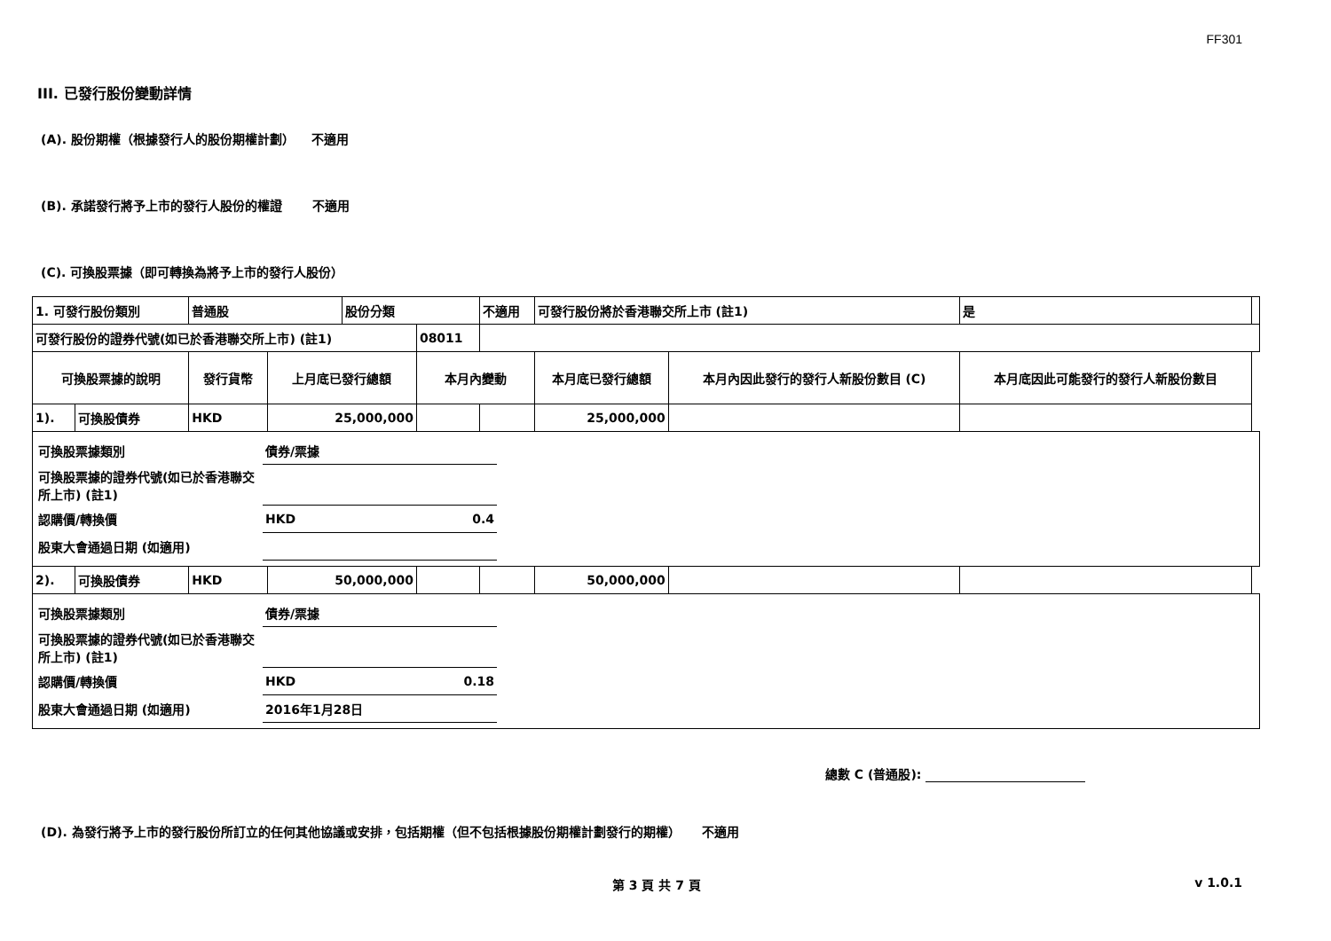FF301
III. 已發行股份變動詳情
(A). 股份期權（根據發行人的股份期權計劃） 不適用
(B). 承諾發行將予上市的發行人股份的權證 不適用
(C). 可換股票據（即可轉換為將予上市的發行人股份）
| 1. 可發行股份類別 | | 普通股 | | 股份分類 | | 不適用 | 可發行股份將於香港聯交所上市 (註1) | | 是 | |
| 可發行股份的證券代號(如已於香港聯交所上市) (註1) | | | | | 08011 | | | | | |
| 可換股票據的說明 | | 發行貨幣 | 上月底已發行總額 | | 本月內變動 | | 本月底已發行總額 | 本月內因此發行的發行人新股份數目 (C) | 本月底因此可能發行的發行人新股份數目 | |
| 1). | 可換股債券 | HKD | 25,000,000 | | | | 25,000,000 | | | |
| / 可換股票據類別 / 債券/票據 / / / 可換股票據的證券代號(如已於香港聯交所上市) (註1) / / / / 認購價/轉換價 / HKD / 0.4 / / 股東大會通過日期 (如適用) / / / | | | | | | | | | | |
| 2). | 可換股債券 | HKD | 50,000,000 | | | | 50,000,000 | | | |
| / 可換股票據類別 / 債券/票據 / / / 可換股票據的證券代號(如已於香港聯交所上市) (註1) / / / / 認購價/轉換價 / HKD / 0.18 / / 股東大會通過日期 (如適用) / 2016年1月28日 / / | | | | | | | | | | |
總數 C (普通股):
(D). 為發行將予上市的發行股份所訂立的任何其他協議或安排，包括期權（但不包括根據股份期權計劃發行的期權） 不適用
第 3 頁 共 7 頁 v 1.0.1